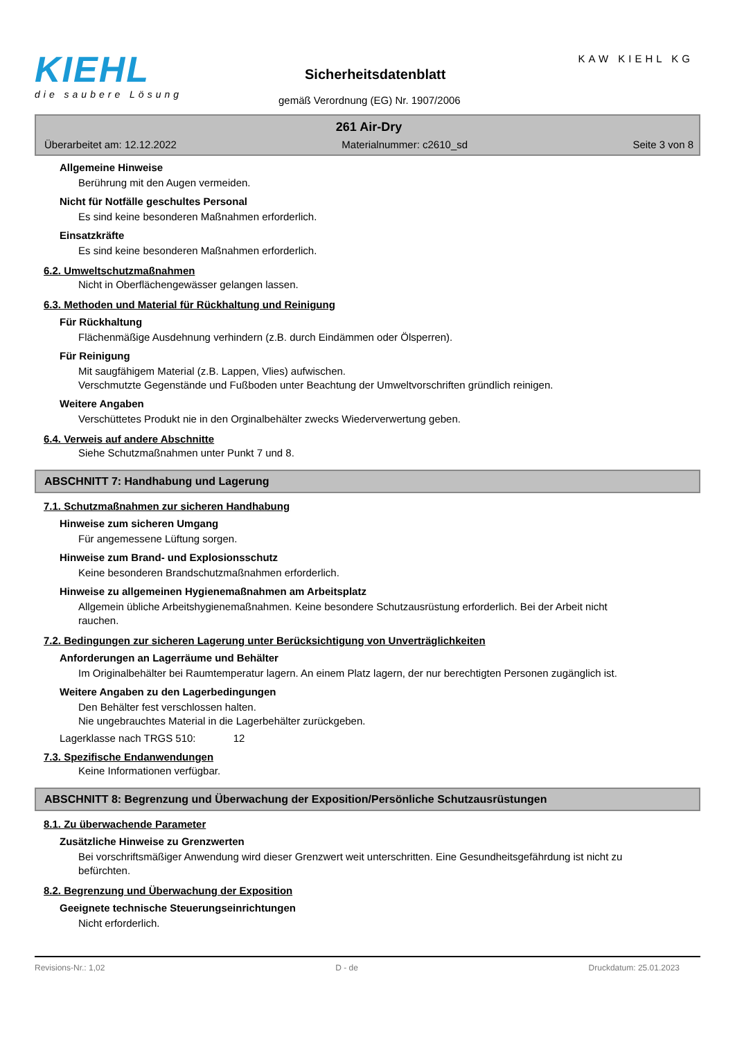KIEHL
die saubere Lösung
KAW KIEHL KG
Sicherheitsdatenblatt
gemäß Verordnung (EG) Nr. 1907/2006
261 Air-Dry
Überarbeitet am: 12.12.2022 Materialnummer: c2610_sd Seite 3 von 8
Allgemeine Hinweise
Berührung mit den Augen vermeiden.
Nicht für Notfälle geschultes Personal
Es sind keine besonderen Maßnahmen erforderlich.
Einsatzkräfte
Es sind keine besonderen Maßnahmen erforderlich.
6.2. Umweltschutzmaßnahmen
Nicht in Oberflächengewässer gelangen lassen.
6.3. Methoden und Material für Rückhaltung und Reinigung
Für Rückhaltung
Flächenmäßige Ausdehnung verhindern (z.B. durch Eindämmen oder Ölsperren).
Für Reinigung
Mit saugfähigem Material (z.B. Lappen, Vlies) aufwischen.
Verschmutzte Gegenstände und Fußboden unter Beachtung der Umweltvorschriften gründlich reinigen.
Weitere Angaben
Verschüttetes Produkt nie in den Orginalbehälter zwecks Wiederverwertung geben.
6.4. Verweis auf andere Abschnitte
Siehe Schutzmaßnahmen unter Punkt 7 und 8.
ABSCHNITT 7: Handhabung und Lagerung
7.1. Schutzmaßnahmen zur sicheren Handhabung
Hinweise zum sicheren Umgang
Für angemessene Lüftung sorgen.
Hinweise zum Brand- und Explosionsschutz
Keine besonderen Brandschutzmaßnahmen erforderlich.
Hinweise zu allgemeinen Hygienemaßnahmen am Arbeitsplatz
Allgemein übliche Arbeitshygienemaßnahmen. Keine besondere Schutzausrüstung erforderlich. Bei der Arbeit nicht rauchen.
7.2. Bedingungen zur sicheren Lagerung unter Berücksichtigung von Unverträglichkeiten
Anforderungen an Lagerräume und Behälter
Im Originalbehälter bei Raumtemperatur lagern. An einem Platz lagern, der nur berechtigten Personen zugänglich ist.
Weitere Angaben zu den Lagerbedingungen
Den Behälter fest verschlossen halten.
Nie ungebrauchtes Material in die Lagerbehälter zurückgeben.
Lagerklasse nach TRGS 510: 12
7.3. Spezifische Endanwendungen
Keine Informationen verfügbar.
ABSCHNITT 8: Begrenzung und Überwachung der Exposition/Persönliche Schutzausrüstungen
8.1. Zu überwachende Parameter
Zusätzliche Hinweise zu Grenzwerten
Bei vorschriftsmäßiger Anwendung wird dieser Grenzwert weit unterschritten. Eine Gesundheitsgefährdung ist nicht zu befürchten.
8.2. Begrenzung und Überwachung der Exposition
Geeignete technische Steuerungseinrichtungen
Nicht erforderlich.
Revisions-Nr.: 1,02 D - de Druckdatum: 25.01.2023